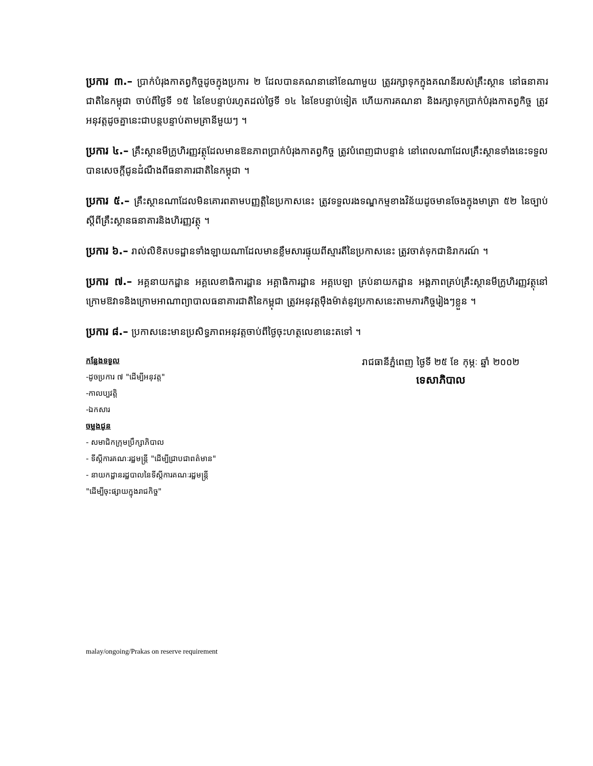ប្រការ ៣.– ប្រាក់បំរុងកាតព្វកិច្ចដូចក្នុងប្រការ ២ ដែលបានគណនានៅខែណាមួយ ត្រូវរក្សាទុកក្នុងគណនីរបស់គ្រឹះស្ថាន នៅធនាគារជាតិនៃកម្ពុជា ចាប់ពីថ្ងៃទី ១៥ នៃខែបន្ទាប់រហូតដល់ថ្ងៃទី ១៤ នៃខែបន្ទាប់ទៀត ហើយការគណនា និងរក្សាទុកប្រាក់បំរុងកាតព្វកិច្ច ត្រូវអនុវត្តដូចគ្នានេះជាបន្តបន្ទាប់តាមគ្រានីមួយៗ ។
ប្រការ ៤.– គ្រឹះស្ថានមីក្រូហិរញ្ញវត្ថុដែលមានឱនភាពប្រាក់បំរុងកាតព្វកិច្ច ត្រូវបំពេញជាបន្ទាន់ នៅពេលណាដែលគ្រឹះស្ថានទាំងនេះទទួលបានសេចក្តីជូនដំណឹងពីធនាគារជាតិនៃកម្ពុជា ។
ប្រការ ៥.– គ្រឹះស្ថានណាដែលមិនគោរពតាមបញ្ញត្តិនៃប្រកាសនេះ ត្រូវទទួលរងទណ្ឌកម្មខាងវិន័យដូចមានចែងក្នុងមាត្រា ៥២ នៃច្បាប់ស្តីពីគ្រឹះស្ថានធនាគារនិងហិរញ្ញវត្ថុ ។
ប្រការ ៦.– រាល់លិខិតបទដ្ឋានទាំងឡាយណាដែលមានខ្លឹមសារផ្ទុយពីស្មារតីនៃប្រកាសនេះ ត្រូវចាត់ទុកជានិរាករណ៍ ។
ប្រការ ៧.– អគ្គនាយកដ្ឋាន អគ្គលេខាធិការដ្ឋាន អគ្គាធិការដ្ឋាន អគ្គបេឡា គ្រប់នាយកដ្ឋាន អង្គភាពគ្រប់គ្រឹះស្ថានមីក្រូហិរញ្ញវត្ថុនៅក្រោមឱវាទនិងក្រោមអាណាព្យាបាលធនាគារជាតិនៃកម្ពុជា ត្រូវអនុវត្តម៉ឺងម៉ាត់នូវប្រកាសនេះតាមភារកិច្ចរៀងៗខ្លួន ។
ប្រការ ៨.– ប្រកាសនេះមានប្រសិទ្ធភាពអនុវត្តចាប់ពីថ្ងៃចុះហត្ថលេខានេះតទៅ ។
កន្លែងទទួល
-ដូចប្រការ ៧ "ដើម្បីអនុវត្ត"
-កាលប្បវត្តិ
-ឯកសារ
ចម្លងជូន
- សមាជិកក្រុមប្រឹក្សាភិបាល
- ទីស្តីការគណៈរដ្ឋមន្ត្រី "ដើម្បីជ្រាបជាពត៌មាន"
- នាយកដ្ឋានរដ្ឋបាលនៃទីស្តីការគណៈរដ្ឋមន្ត្រី
"ដើម្បីចុះផ្សាយក្នុងរាជកិច្ច"
រាជធានីភ្នំពេញ ថ្ងៃទី ២៥ ខែ កុម្ភៈ ឆ្នាំ ២០០២
ទេសាភិបាល
malay/ongoing/Prakas on reserve requirement